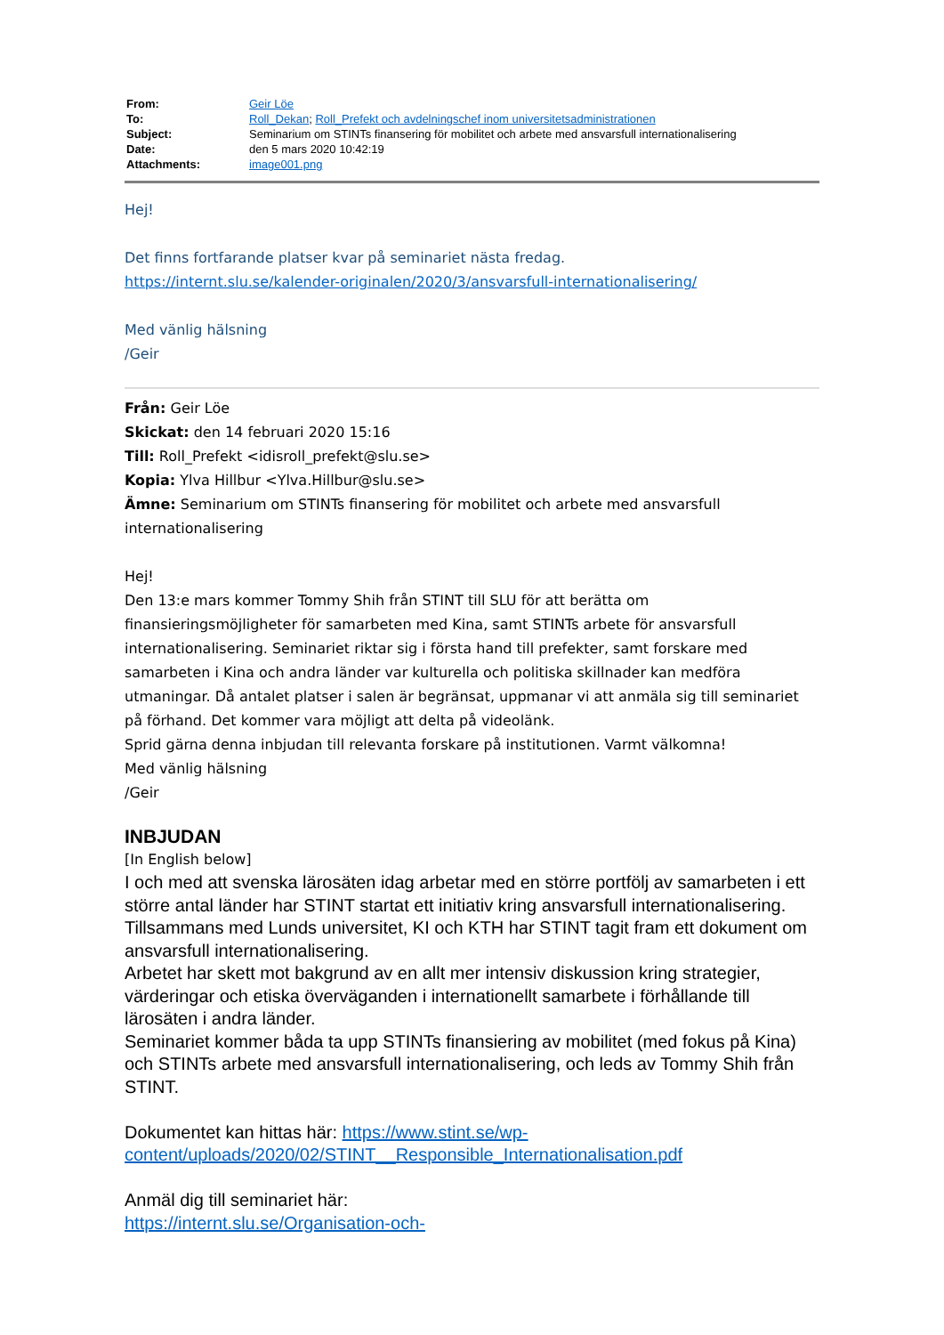| From: | Geir Löe |
| To: | Roll_Dekan ; Roll_Prefekt och avdelningschef inom universitetsadministrationen |
| Subject: | Seminarium om STINTs finansering för mobilitet och arbete med ansvarsfull internationalisering |
| Date: | den 5 mars 2020 10:42:19 |
| Attachments: | image001.png |
Hej!
Det finns fortfarande platser kvar på seminariet nästa fredag.
https://internt.slu.se/kalender-originalen/2020/3/ansvarsfull-internationalisering/
Med vänlig hälsning
/Geir
Från: Geir Löe
Skickat: den 14 februari 2020 15:16
Till: Roll_Prefekt <idisroll_prefekt@slu.se>
Kopia: Ylva Hillbur <Ylva.Hillbur@slu.se>
Ämne: Seminarium om STINTs finansering för mobilitet och arbete med ansvarsfull internationalisering
Hej!
Den 13:e mars kommer Tommy Shih från STINT till SLU för att berätta om finansieringsmöjligheter för samarbeten med Kina, samt STINTs arbete för ansvarsfull internationalisering. Seminariet riktar sig i första hand till prefekter, samt forskare med samarbeten i Kina och andra länder var kulturella och politiska skillnader kan medföra utmaningar. Då antalet platser i salen är begränsat, uppmanar vi att anmäla sig till seminariet på förhand. Det kommer vara möjligt att delta på videolänk.
Sprid gärna denna inbjudan till relevanta forskare på institutionen. Varmt välkomna!
Med vänlig hälsning
/Geir
INBJUDAN
[In English below]
I och med att svenska lärosäten idag arbetar med en större portfölj av samarbeten i ett större antal länder har STINT startat ett initiativ kring ansvarsfull internationalisering. Tillsammans med Lunds universitet, KI och KTH har STINT tagit fram ett dokument om ansvarsfull internationalisering.
Arbetet har skett mot bakgrund av en allt mer intensiv diskussion kring strategier, värderingar och etiska överväganden i internationellt samarbete i förhållande till lärosäten i andra länder.
Seminariet kommer båda ta upp STINTs finansiering av mobilitet (med fokus på Kina) och STINTs arbete med ansvarsfull internationalisering, och leds av Tommy Shih från STINT.
Dokumentet kan hittas här: https://www.stint.se/wp-content/uploads/2020/02/STINT__Responsible_Internationalisation.pdf
Anmäl dig till seminariet här:
https://internt.slu.se/Organisation-och-